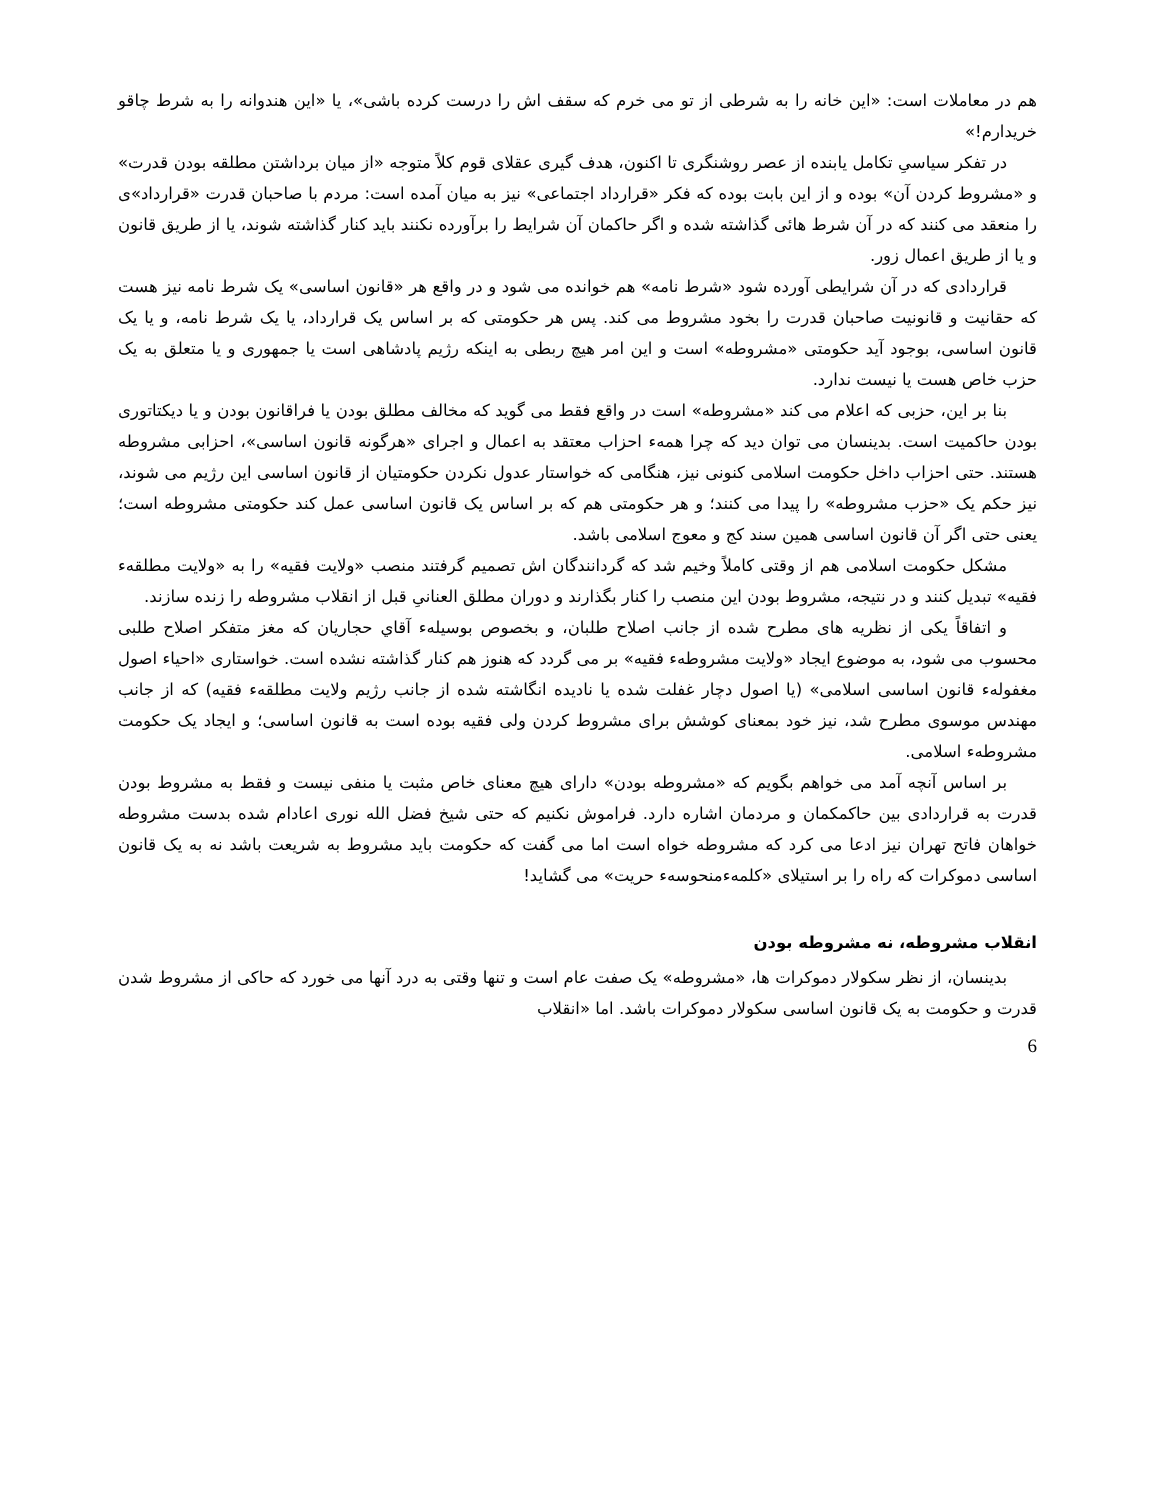هم در معاملات است: «این خانه را به شرطی از تو می خرم که سقف اش را درست کرده باشی»، یا «این هندوانه را به شرط چاقو خریدارم!»
در تفکر سیاسیِ تکامل یابنده از عصر روشنگری تا اکنون، هدف گیری عقلای قوم کلاً متوجه «از میان برداشتن مطلقه بودن قدرت» و «مشروط کردن آن» بوده و از این بابت بوده که فکر «قرارداد اجتماعی» نیز به میان آمده است: مردم با صاحبان قدرت «قرارداد»ی را منعقد می کنند که در آن شرط هائی گذاشته شده و اگر حاکمان آن شرایط را برآورده نکنند باید کنار گذاشته شوند، یا از طریق قانون و یا از طریق اعمال زور.
قراردادی که در آن شرایطی آورده شود «شرط نامه» هم خوانده می شود و در واقع هر «قانون اساسی» یک شرط نامه نیز هست که حقانیت و قانونیت صاحبان قدرت را بخود مشروط می کند. پس هر حکومتی که بر اساس یک قرارداد، یا یک شرط نامه، و یا یک قانون اساسی، بوجود آید حکومتی «مشروطه» است و این امر هیچ ربطی به اینکه رژیم پادشاهی است یا جمهوری و یا متعلق به یک حزب خاص هست یا نیست ندارد.
بنا بر این، حزبی که اعلام می کند «مشروطه» است در واقع فقط می گوید که مخالف مطلق بودن یا فراقانون بودن و یا دیکتاتوری بودن حاکمیت است. بدینسان می توان دید که چرا همهء احزاب معتقد به اعمال و اجرای «هرگونه قانون اساسی»، احزابی مشروطه هستند. حتی احزاب داخل حکومت اسلامی کنونی نیز، هنگامی که خواستار عدول نکردن حکومتیان از قانون اساسی این رژیم می شوند، نیز حکم یک «حزب مشروطه» را پیدا می کنند؛ و هر حکومتی هم که بر اساس یک قانون اساسی عمل کند حکومتی مشروطه است؛ یعنی حتی اگر آن قانون اساسی همین سند کج و معوج اسلامی باشد.
مشکل حکومت اسلامی هم از وقتی کاملاً وخیم شد که گردانندگان اش تصمیم گرفتند منصب «ولایت فقیه» را به «ولایت مطلقهء فقیه» تبدیل کنند و در نتیجه، مشروط بودن این منصب را کنار بگذارند و دوران مطلق العنانیِ قبل از انقلاب مشروطه را زنده سازند.
و اتفاقاً یکی از نظریه های مطرح شده از جانب اصلاح طلبان، و بخصوص بوسیلهء آقاي حجاریان که مغز متفکر اصلاح طلبی محسوب می شود، به موضوع ایجاد «ولایت مشروطهء فقیه» بر می گردد که هنوز هم کنار گذاشته نشده است. خواستاری «احیاء اصول مغفولهء قانون اساسی اسلامی» (یا اصول دچار غفلت شده یا نادیده انگاشته شده از جانب رژیم ولایت مطلقهء فقیه) که از جانب مهندس موسوی مطرح شد، نیز خود بمعنای کوشش برای مشروط کردن ولی فقیه بوده است به قانون اساسی؛ و ایجاد یک حکومت مشروطهء اسلامی.
بر اساس آنچه آمد می خواهم بگویم که «مشروطه بودن» دارای هیچ معنای خاص مثبت یا منفی نیست و فقط به مشروط بودن قدرت به قراردادی بین حاکمکمان و مردمان اشاره دارد. فراموش نکنیم که حتی شیخ فضل الله نوری اعادام شده بدست مشروطه خواهان فاتح تهران نیز ادعا می کرد که مشروطه خواه است اما می گفت که حکومت باید مشروط به شریعت باشد نه به یک قانون اساسی دموکرات که راه را بر استیلای «کلمهءمنحوسهء حریت» می گشاید!
انقلاب مشروطه، نه مشروطه بودن
بدینسان، از نظر سکولار دموکرات ها، «مشروطه» یک صفت عام است و تنها وقتی به درد آنها می خورد که حاکی از مشروط شدن قدرت و حکومت به یک قانون اساسی سکولار دموکرات باشد. اما «انقلاب
6